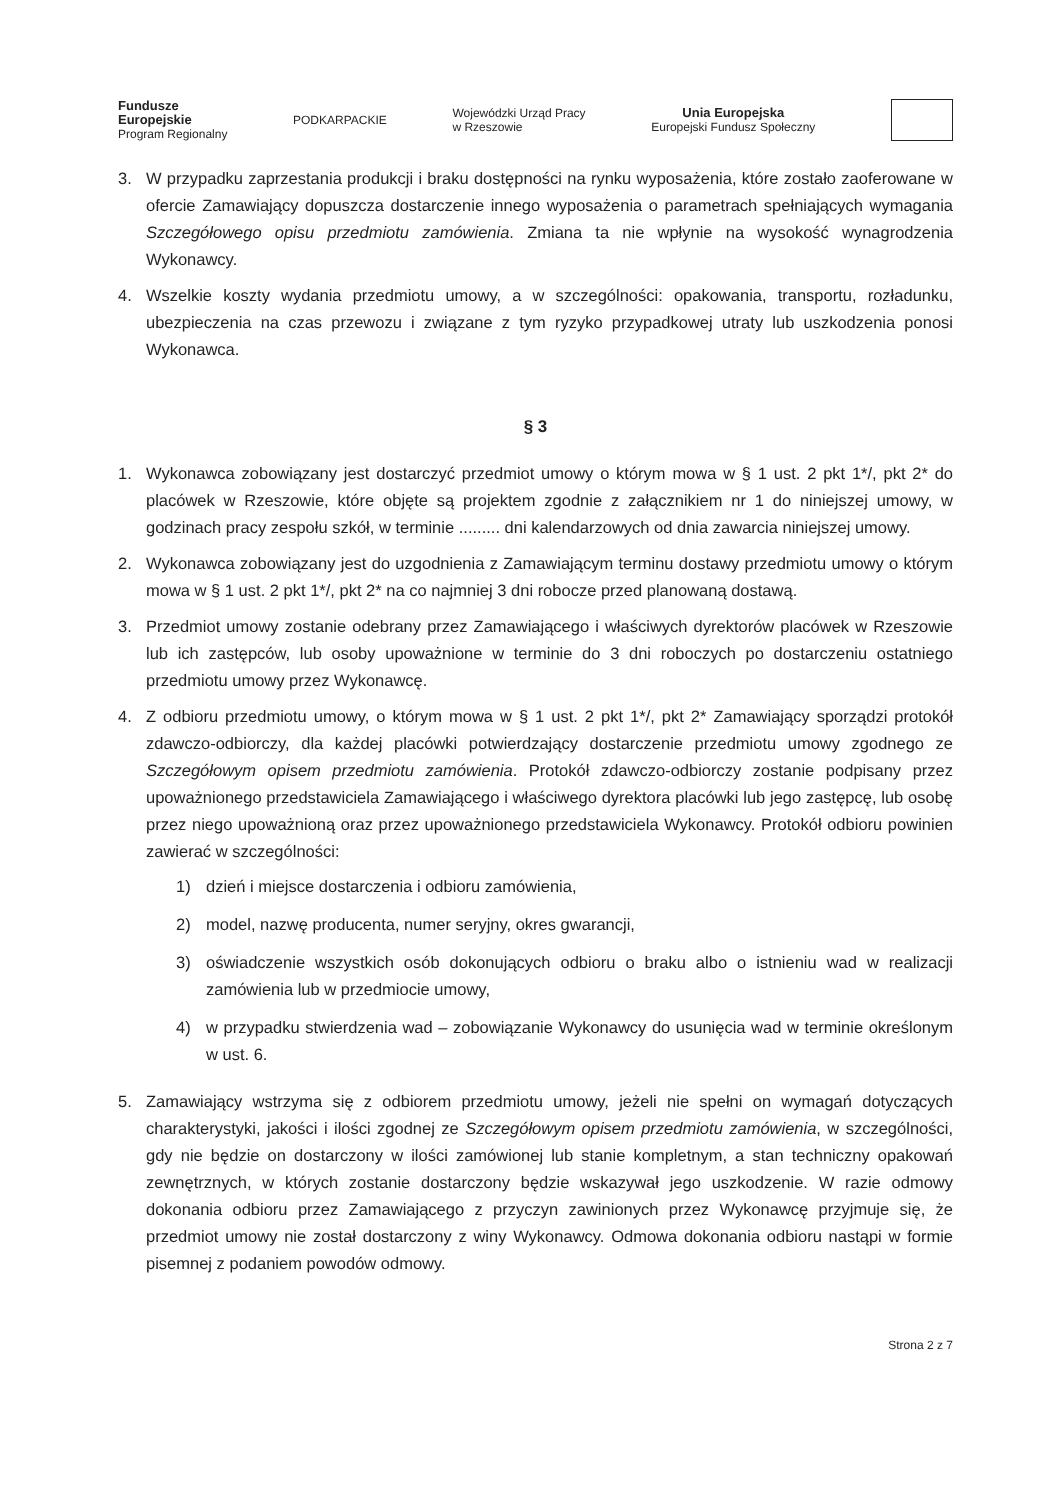Fundusze
Europejskie
Program Regionalny
PODKARPACKIE
Wojewódzki Urząd Pracy
w Rzeszowie
Unia Europejska
Europejski Fundusz Społeczny
3. W przypadku zaprzestania produkcji i braku dostępności na rynku wyposażenia, które zostało zaoferowane w ofercie Zamawiający dopuszcza dostarczenie innego wyposażenia o parametrach spełniających wymagania Szczegółowego opisu przedmiotu zamówienia. Zmiana ta nie wpłynie na wysokość wynagrodzenia Wykonawcy.
4. Wszelkie koszty wydania przedmiotu umowy, a w szczególności: opakowania, transportu, rozładunku, ubezpieczenia na czas przewozu i związane z tym ryzyko przypadkowej utraty lub uszkodzenia ponosi Wykonawca.
§ 3
1. Wykonawca zobowiązany jest dostarczyć przedmiot umowy o którym mowa w § 1 ust. 2 pkt 1*/, pkt 2* do placówek w Rzeszowie, które objęte są projektem zgodnie z załącznikiem nr 1 do niniejszej umowy, w godzinach pracy zespołu szkół, w terminie ......... dni kalendarzowych od dnia zawarcia niniejszej umowy.
2. Wykonawca zobowiązany jest do uzgodnienia z Zamawiającym terminu dostawy przedmiotu umowy o którym mowa w § 1 ust. 2 pkt 1*/, pkt 2* na co najmniej 3 dni robocze przed planowaną dostawą.
3. Przedmiot umowy zostanie odebrany przez Zamawiającego i właściwych dyrektorów placówek w Rzeszowie lub ich zastępców, lub osoby upoważnione w terminie do 3 dni roboczych po dostarczeniu ostatniego przedmiotu umowy przez Wykonawcę.
4. Z odbioru przedmiotu umowy, o którym mowa w § 1 ust. 2 pkt 1*/, pkt 2* Zamawiający sporządzi protokół zdawczo-odbiorczy, dla każdej placówki potwierdzający dostarczenie przedmiotu umowy zgodnego ze Szczegółowym opisem przedmiotu zamówienia. Protokół zdawczo-odbiorczy zostanie podpisany przez upoważnionego przedstawiciela Zamawiającego i właściwego dyrektora placówki lub jego zastępcę, lub osobę przez niego upoważnioną oraz przez upoważnionego przedstawiciela Wykonawcy. Protokół odbioru powinien zawierać w szczególności:
1) dzień i miejsce dostarczenia i odbioru zamówienia,
2) model, nazwę producenta, numer seryjny, okres gwarancji,
3) oświadczenie wszystkich osób dokonujących odbioru o braku albo o istnieniu wad w realizacji zamówienia lub w przedmiocie umowy,
4) w przypadku stwierdzenia wad – zobowiązanie Wykonawcy do usunięcia wad w terminie określonym w ust. 6.
5. Zamawiający wstrzyma się z odbiorem przedmiotu umowy, jeżeli nie spełni on wymagań dotyczących charakterystyki, jakości i ilości zgodnej ze Szczegółowym opisem przedmiotu zamówienia, w szczególności, gdy nie będzie on dostarczony w ilości zamówionej lub stanie kompletnym, a stan techniczny opakowań zewnętrznych, w których zostanie dostarczony będzie wskazywał jego uszkodzenie. W razie odmowy dokonania odbioru przez Zamawiającego z przyczyn zawinionych przez Wykonawcę przyjmuje się, że przedmiot umowy nie został dostarczony z winy Wykonawcy. Odmowa dokonania odbioru nastąpi w formie pisemnej z podaniem powodów odmowy.
Strona 2 z 7